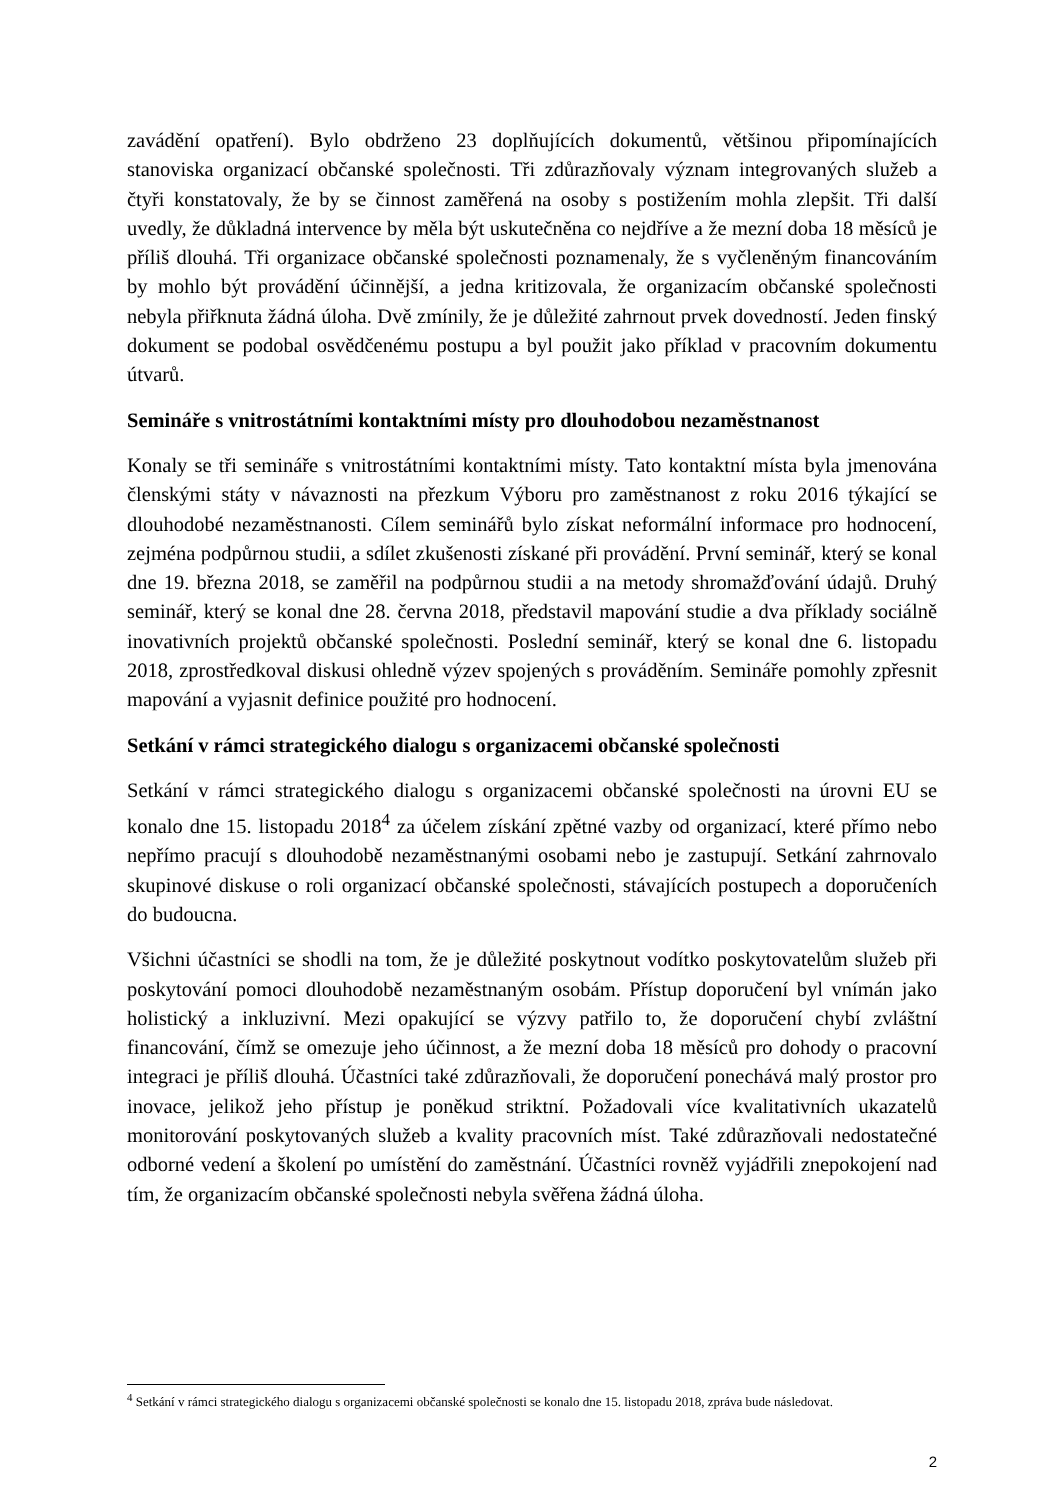zavádění opatření). Bylo obdrženo 23 doplňujících dokumentů, většinou připomínajících stanoviska organizací občanské společnosti. Tři zdůrazňovaly význam integrovaných služeb a čtyři konstatovaly, že by se činnost zaměřená na osoby s postižením mohla zlepšit. Tři další uvedly, že důkladná intervence by měla být uskutečněna co nejdříve a že mezní doba 18 měsíců je příliš dlouhá. Tři organizace občanské společnosti poznamenaly, že s vyčleněným financováním by mohlo být provádění účinnější, a jedna kritizovala, že organizacím občanské společnosti nebyla přiřknuta žádná úloha. Dvě zmínily, že je důležité zahrnout prvek dovedností. Jeden finský dokument se podobal osvědčenému postupu a byl použit jako příklad v pracovním dokumentu útvarů.
Semináře s vnitrostátními kontaktními místy pro dlouhodobou nezaměstnanost
Konaly se tři semináře s vnitrostátními kontaktními místy. Tato kontaktní místa byla jmenována členskými státy v návaznosti na přezkum Výboru pro zaměstnanost z roku 2016 týkající se dlouhodobé nezaměstnanosti. Cílem seminářů bylo získat neformální informace pro hodnocení, zejména podpůrnou studii, a sdílet zkušenosti získané při provádění. První seminář, který se konal dne 19. března 2018, se zaměřil na podpůrnou studii a na metody shromažďování údajů. Druhý seminář, který se konal dne 28. června 2018, představil mapování studie a dva příklady sociálně inovativních projektů občanské společnosti. Poslední seminář, který se konal dne 6. listopadu 2018, zprostředkoval diskusi ohledně výzev spojených s prováděním. Semináře pomohly zpřesnit mapování a vyjasnit definice použité pro hodnocení.
Setkání v rámci strategického dialogu s organizacemi občanské společnosti
Setkání v rámci strategického dialogu s organizacemi občanské společnosti na úrovni EU se konalo dne 15. listopadu 2018<sup>4</sup> za účelem získání zpětné vazby od organizací, které přímo nebo nepřímo pracují s dlouhodobě nezaměstnanými osobami nebo je zastupují. Setkání zahrnovalo skupinové diskuse o roli organizací občanské společnosti, stávajících postupech a doporučeních do budoucna.
Všichni účastníci se shodli na tom, že je důležité poskytnout vodítko poskytovatelům služeb při poskytování pomoci dlouhodobě nezaměstnaným osobám. Přístup doporučení byl vnímán jako holistický a inkluzivní. Mezi opakující se výzvy patřilo to, že doporučení chybí zvláštní financování, čímž se omezuje jeho účinnost, a že mezní doba 18 měsíců pro dohody o pracovní integraci je příliš dlouhá. Účastníci také zdůrazňovali, že doporučení ponechává malý prostor pro inovace, jelikož jeho přístup je poněkud striktní. Požadovali více kvalitativních ukazatelů monitorování poskytovaných služeb a kvality pracovních míst. Také zdůrazňovali nedostatečné odborné vedení a školení po umístění do zaměstnání. Účastníci rovněž vyjádřili znepokojení nad tím, že organizacím občanské společnosti nebyla svěřena žádná úloha.
<sup>4</sup> Setkání v rámci strategického dialogu s organizacemi občanské společnosti se konalo dne 15. listopadu 2018, zpráva bude následovat.
2